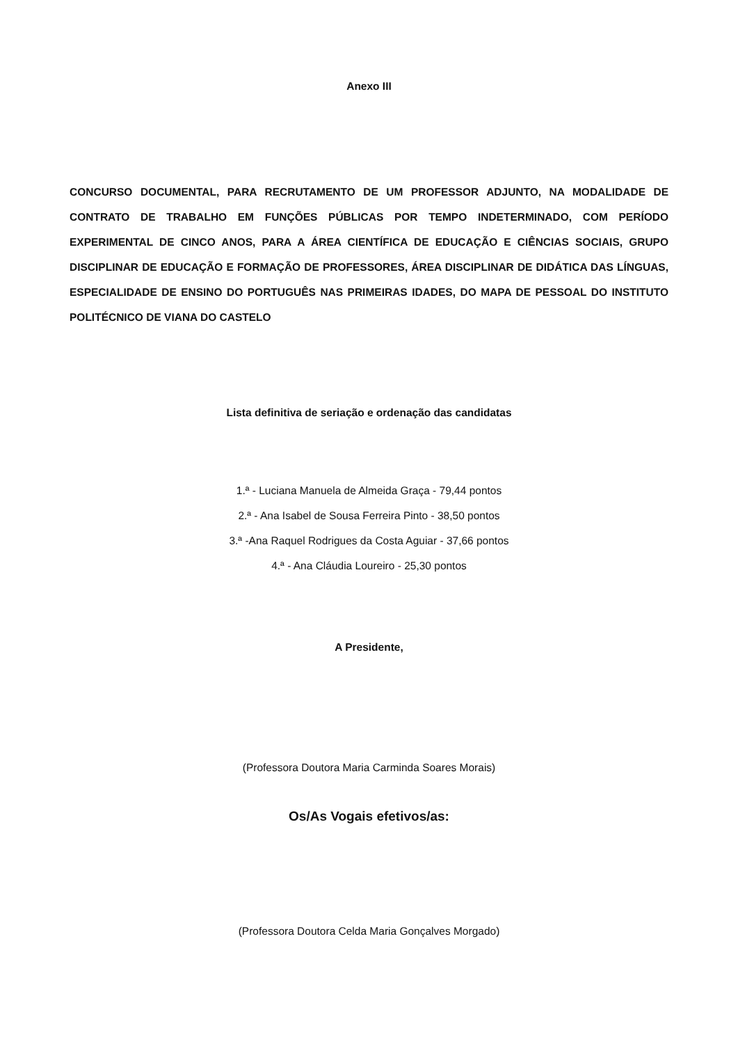Anexo III
CONCURSO DOCUMENTAL, PARA RECRUTAMENTO DE UM PROFESSOR ADJUNTO, NA MODALIDADE DE CONTRATO DE TRABALHO EM FUNÇÕES PÚBLICAS POR TEMPO INDETERMINADO, COM PERÍODO EXPERIMENTAL DE CINCO ANOS, PARA A ÁREA CIENTÍFICA DE EDUCAÇÃO E CIÊNCIAS SOCIAIS, GRUPO DISCIPLINAR DE EDUCAÇÃO E FORMAÇÃO DE PROFESSORES, ÁREA DISCIPLINAR DE DIDÁTICA DAS LÍNGUAS, ESPECIALIDADE DE ENSINO DO PORTUGUÊS NAS PRIMEIRAS IDADES, DO MAPA DE PESSOAL DO INSTITUTO POLITÉCNICO DE VIANA DO CASTELO
Lista definitiva de seriação e ordenação das candidatas
1.ª - Luciana Manuela de Almeida Graça - 79,44 pontos
2.ª - Ana Isabel de Sousa Ferreira Pinto - 38,50 pontos
3.ª -Ana Raquel Rodrigues da Costa Aguiar - 37,66 pontos
4.ª - Ana Cláudia Loureiro - 25,30 pontos
A Presidente,
(Professora Doutora Maria Carminda Soares Morais)
Os/As Vogais efetivos/as:
(Professora Doutora Celda Maria Gonçalves Morgado)